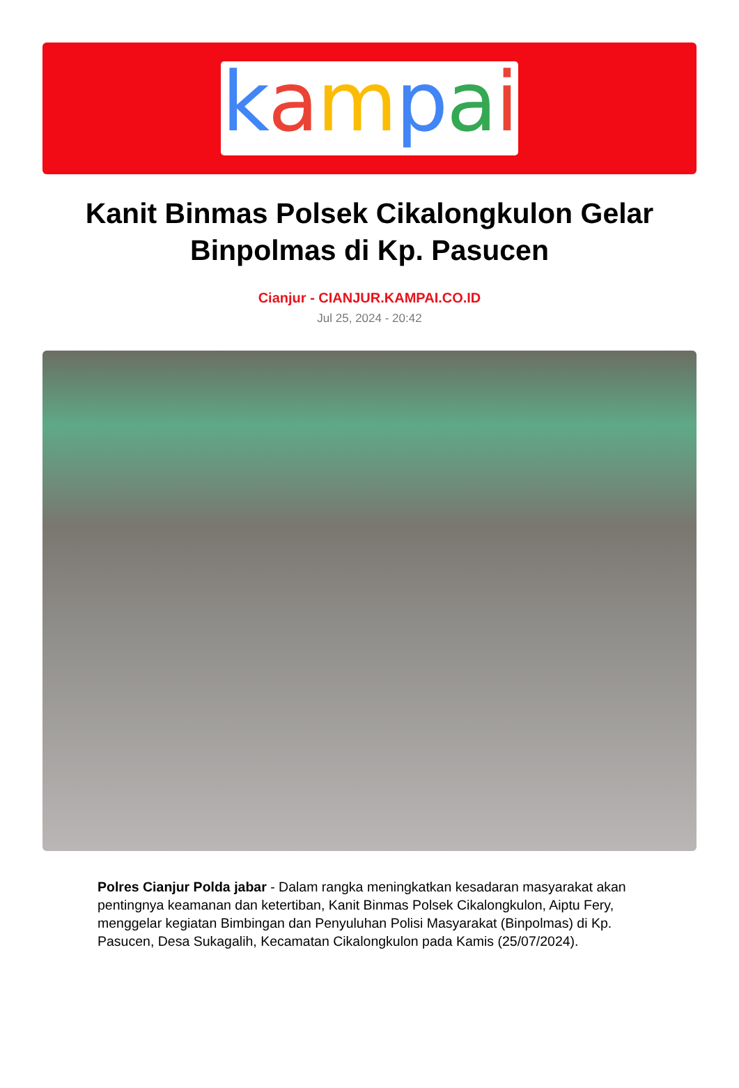kampai
Kanit Binmas Polsek Cikalongkulon Gelar Binpolmas di Kp. Pasucen
Cianjur - CIANJUR.KAMPAI.CO.ID
Jul 25, 2024 - 20:42
Polres Cianjur Polda jabar - Dalam rangka meningkatkan kesadaran masyarakat akan pentingnya keamanan dan ketertiban, Kanit Binmas Polsek Cikalongkulon, Aiptu Fery, menggelar kegiatan Bimbingan dan Penyuluhan Polisi Masyarakat (Binpolmas) di Kp. Pasucen, Desa Sukagalih, Kecamatan Cikalongkulon pada Kamis (25/07/2024).